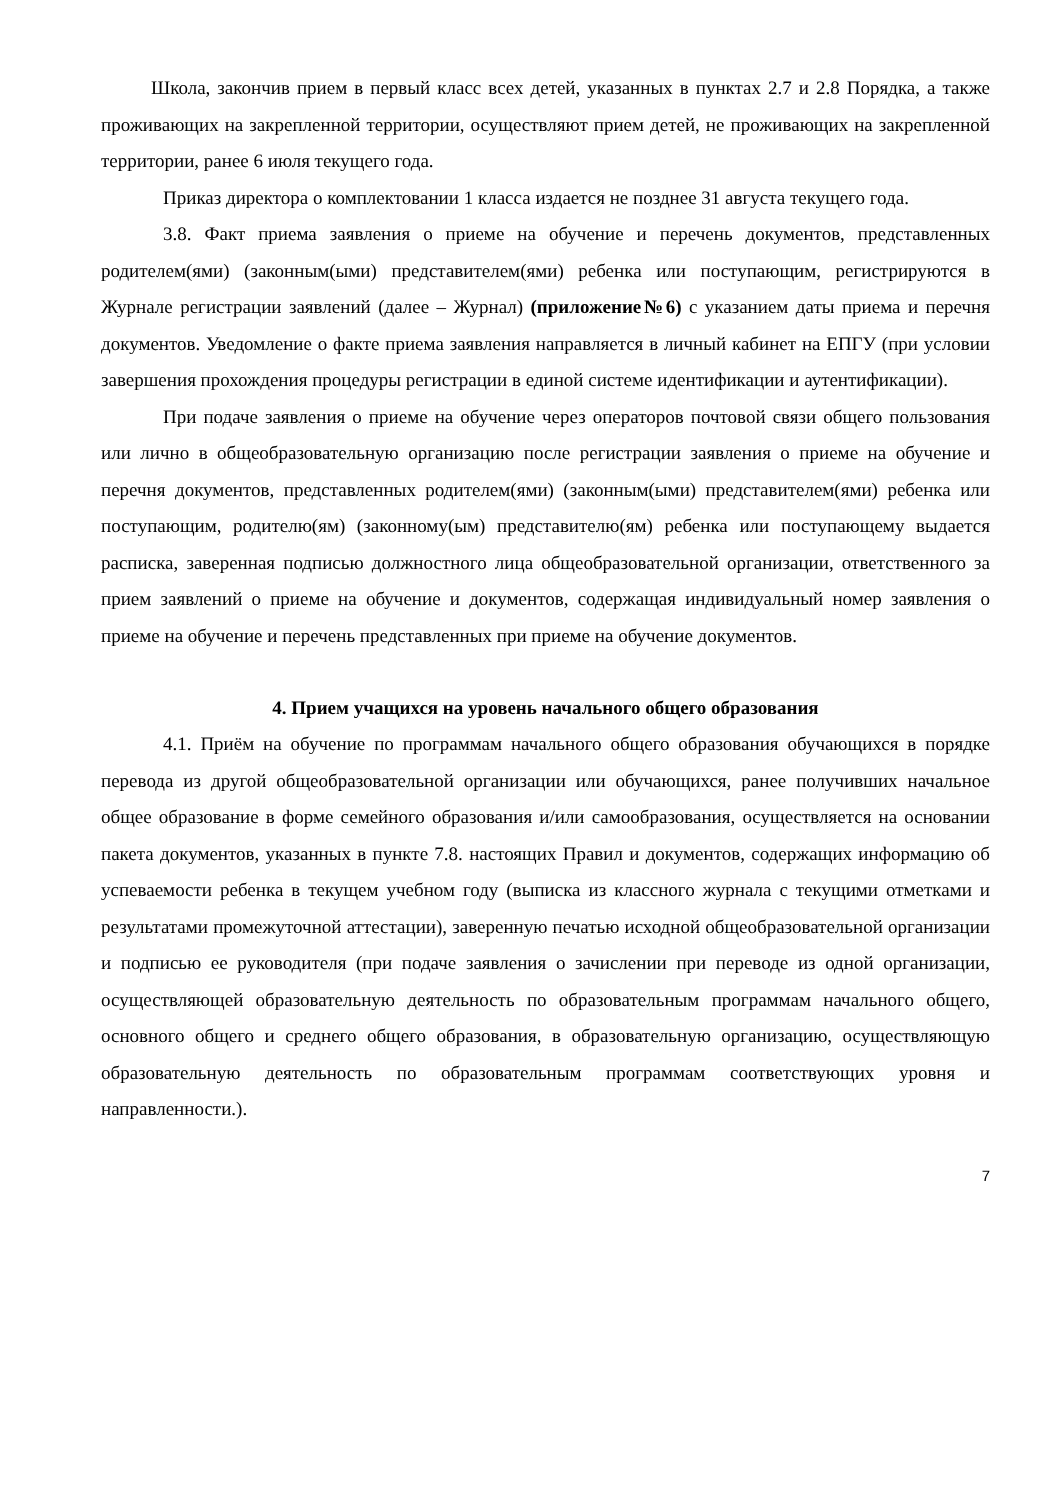Школа, закончив прием в первый класс всех детей, указанных в пунктах 2.7 и 2.8 Порядка, а также проживающих на закрепленной территории, осуществляют прием детей, не проживающих на закрепленной территории, ранее 6 июля текущего года.
Приказ директора о комплектовании 1 класса издается не позднее 31 августа текущего года.
3.8. Факт приема заявления о приеме на обучение и перечень документов, представленных родителем(ями) (законным(ыми) представителем(ями) ребенка или поступающим, регистрируются в Журнале регистрации заявлений (далее – Журнал) (приложение№6) с указанием даты приема и перечня документов. Уведомление о факте приема заявления направляется в личный кабинет на ЕПГУ (при условии завершения прохождения процедуры регистрации в единой системе идентификации и аутентификации).
При подаче заявления о приеме на обучение через операторов почтовой связи общего пользования или лично в общеобразовательную организацию после регистрации заявления о приеме на обучение и перечня документов, представленных родителем(ями) (законным(ыми) представителем(ями) ребенка или поступающим, родителю(ям) (законному(ым) представителю(ям) ребенка или поступающему выдается расписка, заверенная подписью должностного лица общеобразовательной организации, ответственного за прием заявлений о приеме на обучение и документов, содержащая индивидуальный номер заявления о приеме на обучение и перечень представленных при приеме на обучение документов.
4. Прием учащихся на уровень начального общего образования
4.1. Приём на обучение по программам начального общего образования обучающихся в порядке перевода из другой общеобразовательной организации или обучающихся, ранее получивших начальное общее образование в форме семейного образования и/или самообразования, осуществляется на основании пакета документов, указанных в пункте 7.8. настоящих Правил и документов, содержащих информацию об успеваемости ребенка в текущем учебном году (выписка из классного журнала с текущими отметками и результатами промежуточной аттестации), заверенную печатью исходной общеобразовательной организации и подписью ее руководителя (при подаче заявления о зачислении при переводе из одной организации, осуществляющей образовательную деятельность по образовательным программам начального общего, основного общего и среднего общего образования, в образовательную организацию, осуществляющую образовательную деятельность по образовательным программам соответствующих уровня и направленности.).
7